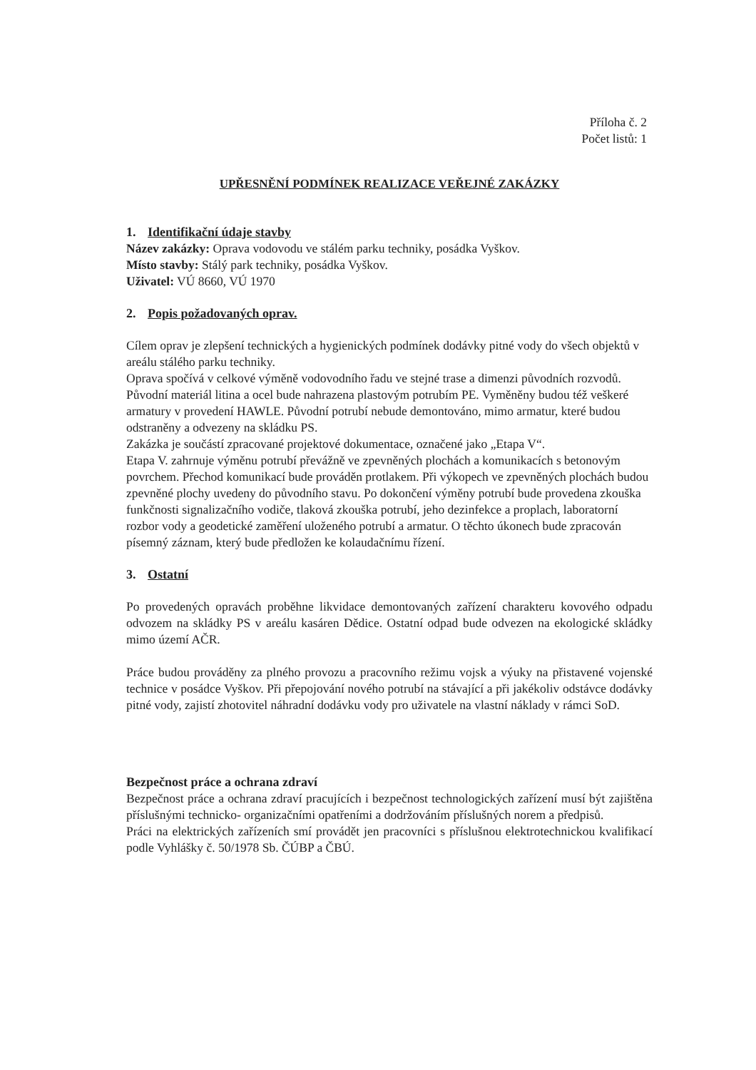Příloha č. 2
Počet listů: 1
UPŘESNĚNÍ PODMÍNEK REALIZACE VEŘEJNÉ ZAKÁZKY
1. Identifikační údaje stavby
Název zakázky: Oprava vodovodu ve stálém parku techniky, posádka Vyškov.
Místo stavby: Stálý park techniky, posádka Vyškov.
Uživatel: VÚ 8660, VÚ 1970
2. Popis požadovaných oprav.
Cílem oprav je zlepšení technických a hygienických podmínek dodávky pitné vody do všech objektů v areálu stálého parku techniky.
Oprava spočívá v celkové výměně vodovodního řadu ve stejné trase a dimenzi původních rozvodů. Původní materiál litina a ocel bude nahrazena plastovým potrubím PE. Vyměněny budou též veškeré armatury v provedení HAWLE. Původní potrubí nebude demontováno, mimo armatur, které budou odstraněny a odvezeny na skládku PS.
Zakázka je součástí zpracované projektové dokumentace, označené jako „Etapa V“.
Etapa V. zahrnuje výměnu potrubí převážně ve zpevněných plochách a komunikacích s betonovým povrchem. Přechod komunikací bude prováděn protlakem. Při výkopech ve zpevněných plochách budou zpevněné plochy uvedeny do původního stavu. Po dokončení výměny potrubí bude provedena zkouška funkčnosti signalizačního vodiče, tlaková zkouška potrubí, jeho dezinfekce a proplach, laboratorní rozbor vody a geodetické zaměření uloženého potrubí a armatur. O těchto úkonech bude zpracován písemný záznam, který bude předložen ke kolaudačnímu řízení.
3. Ostatní
Po provedených opravách proběhne likvidace demontovaných zařízení charakteru kovového odpadu odvozem na skládky PS v areálu kasáren Dědice. Ostatní odpad bude odvezen na ekologické skládky mimo území AČR.
Práce budou prováděny za plného provozu a pracovního režimu vojsk a výuky na přistavené vojenské technice v posádce Vyškov. Při přepojování nového potrubí na stávající a při jakékoliv odstávce dodávky pitné vody, zajistí zhotovitel náhradní dodávku vody pro uživatele na vlastní náklady v rámci SoD.
Bezpečnost práce a ochrana zdraví
Bezpečnost práce a ochrana zdraví pracujících i bezpečnost technologických zařízení musí být zajištěna příslušnými technicko- organizačními opatřeními a dodržováním příslušných norem a předpisů.
Práci na elektrických zařízeních smí provádět jen pracovníci s příslušnou elektrotechnickou kvalifikací podle Vyhlášky č. 50/1978 Sb. ČÚBP a ČBÚ.